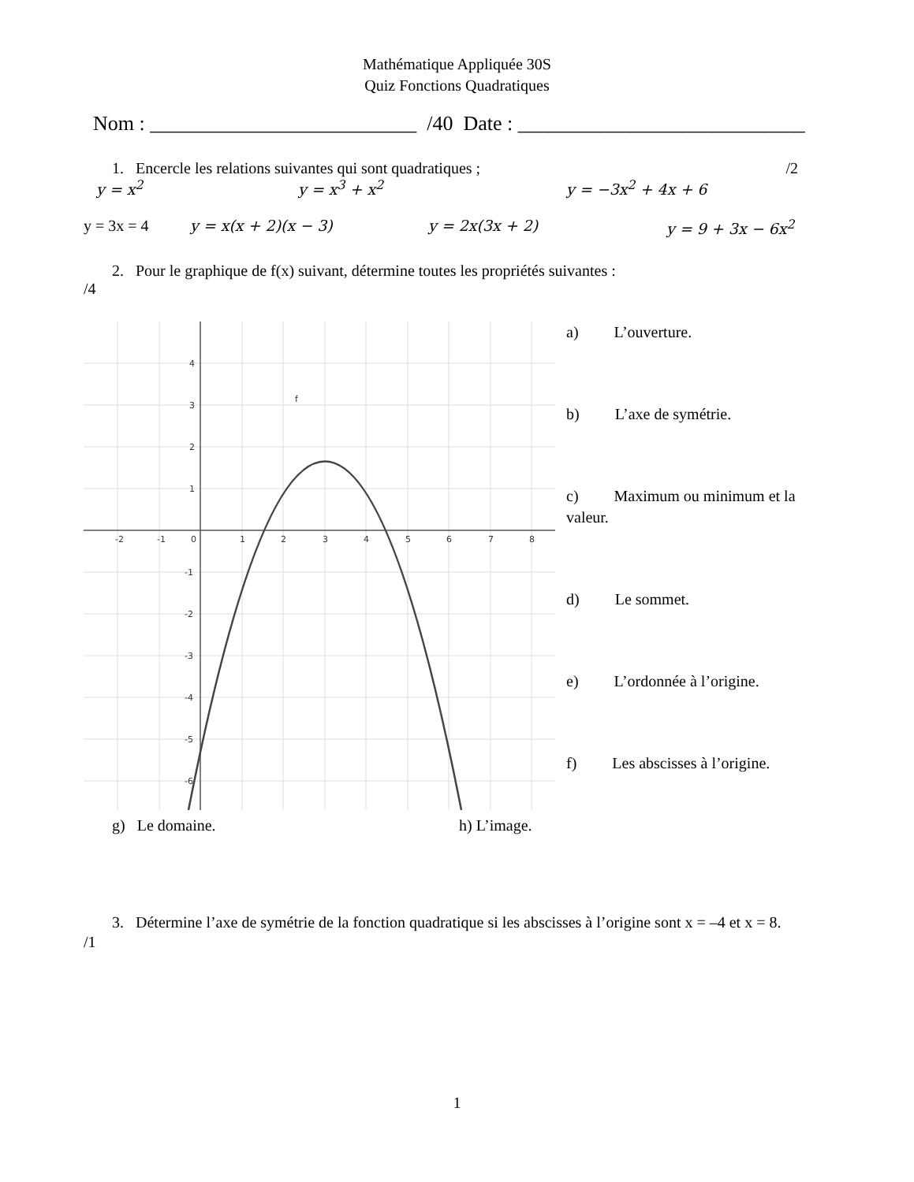Mathématique Appliquée 30S
Quiz Fonctions Quadratiques
Nom : __________________________ /40 Date : ____________________________
1. Encercle les relations suivantes qui sont quadratiques ; /2
y = x<sup>2</sup> y = x<sup>3</sup> + x<sup>2</sup> y = −3x<sup>2</sup> + 4x + 6
y = 3x = 4 y = x(x + 2)(x − 3) y = 2x(3x + 2) y = 9 + 3x − 6x<sup>2</sup>
2. Pour le graphique de f(x) suivant, détermine toutes les propriétés suivantes :
/4
-2
-1
0
1
2
3
4
5
6
7
8
4
3
2
1
-1
-2
-3
-4
-5
-6
f
a) L’ouverture.
b) L’axe de symétrie.
c) Maximum ou minimum et la valeur.
d) Le sommet.
e) L’ordonnée à l’origine.
f) Les abscisses à l’origine.
g) Le domaine. h) L’image.
3. Détermine l’axe de symétrie de la fonction quadratique si les abscisses à l’origine sont x = –4 et x = 8.
/1
1